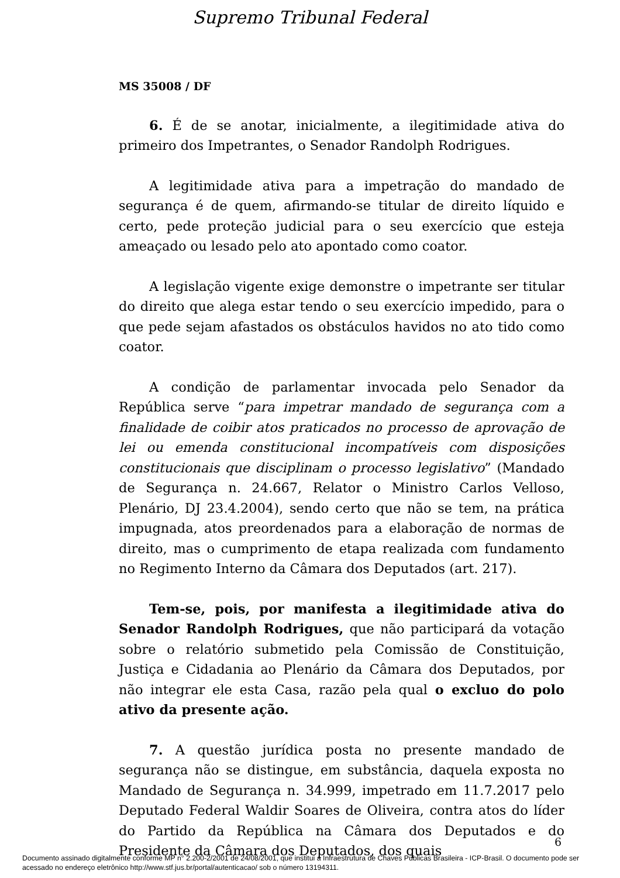Supremo Tribunal Federal
MS 35008 / DF
6. É de se anotar, inicialmente, a ilegitimidade ativa do primeiro dos Impetrantes, o Senador Randolph Rodrigues.
A legitimidade ativa para a impetração do mandado de segurança é de quem, afirmando-se titular de direito líquido e certo, pede proteção judicial para o seu exercício que esteja ameaçado ou lesado pelo ato apontado como coator.
A legislação vigente exige demonstre o impetrante ser titular do direito que alega estar tendo o seu exercício impedido, para o que pede sejam afastados os obstáculos havidos no ato tido como coator.
A condição de parlamentar invocada pelo Senador da República serve “para impetrar mandado de segurança com a finalidade de coibir atos praticados no processo de aprovação de lei ou emenda constitucional incompatíveis com disposições constitucionais que disciplinam o processo legislativo” (Mandado de Segurança n. 24.667, Relator o Ministro Carlos Velloso, Plenário, DJ 23.4.2004), sendo certo que não se tem, na prática impugnada, atos preordenados para a elaboração de normas de direito, mas o cumprimento de etapa realizada com fundamento no Regimento Interno da Câmara dos Deputados (art. 217).
Tem-se, pois, por manifesta a ilegitimidade ativa do Senador Randolph Rodrigues, que não participará da votação sobre o relatório submetido pela Comissão de Constituição, Justiça e Cidadania ao Plenário da Câmara dos Deputados, por não integrar ele esta Casa, razão pela qual o excluo do polo ativo da presente ação.
7. A questão jurídica posta no presente mandado de segurança não se distingue, em substância, daquela exposta no Mandado de Segurança n. 34.999, impetrado em 11.7.2017 pelo Deputado Federal Waldir Soares de Oliveira, contra atos do líder do Partido da República na Câmara dos Deputados e do Presidente da Câmara dos Deputados, dos quais
6
Documento assinado digitalmente conforme MP n° 2.200-2/2001 de 24/08/2001, que institui a Infraestrutura de Chaves Públicas Brasileira - ICP-Brasil. O documento pode ser acessado no endereço eletrônico http://www.stf.jus.br/portal/autenticacao/ sob o número 13194311.